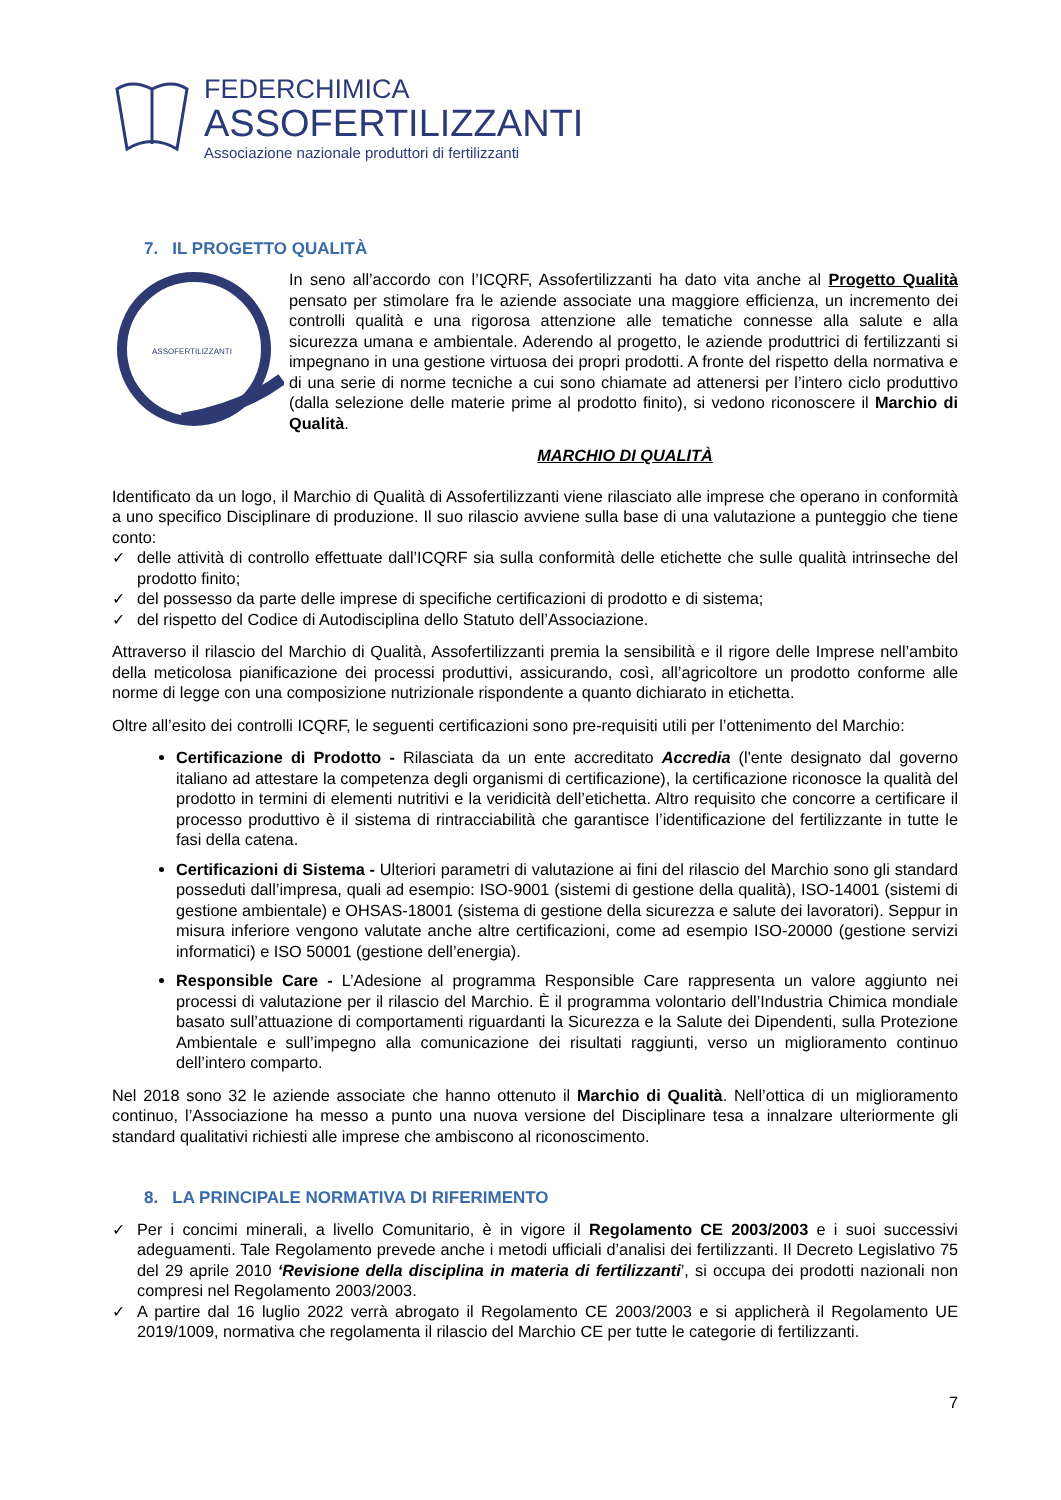FEDERCHIMICA
ASSOFERTILIZZANTI
Associazione nazionale produttori di fertilizzanti
7. IL PROGETTO QUALITÀ
ASSOFERTILIZZANTI
In seno all’accordo con l’ICQRF, Assofertilizzanti ha dato vita anche al Progetto Qualità pensato per stimolare fra le aziende associate una maggiore efficienza, un incremento dei controlli qualità e una rigorosa attenzione alle tematiche connesse alla salute e alla sicurezza umana e ambientale. Aderendo al progetto, le aziende produttrici di fertilizzanti si impegnano in una gestione virtuosa dei propri prodotti. A fronte del rispetto della normativa e di una serie di norme tecniche a cui sono chiamate ad attenersi per l’intero ciclo produttivo (dalla selezione delle materie prime al prodotto finito), si vedono riconoscere il Marchio di Qualità.
MARCHIO DI QUALITÀ
Identificato da un logo, il Marchio di Qualità di Assofertilizzanti viene rilasciato alle imprese che operano in conformità a uno specifico Disciplinare di produzione. Il suo rilascio avviene sulla base di una valutazione a punteggio che tiene conto:
✓ delle attività di controllo effettuate dall’ICQRF sia sulla conformità delle etichette che sulle qualità intrinseche del prodotto finito;
✓ del possesso da parte delle imprese di specifiche certificazioni di prodotto e di sistema;
✓ del rispetto del Codice di Autodisciplina dello Statuto dell’Associazione.
Attraverso il rilascio del Marchio di Qualità, Assofertilizzanti premia la sensibilità e il rigore delle Imprese nell’ambito della meticolosa pianificazione dei processi produttivi, assicurando, così, all’agricoltore un prodotto conforme alle norme di legge con una composizione nutrizionale rispondente a quanto dichiarato in etichetta.
Oltre all’esito dei controlli ICQRF, le seguenti certificazioni sono pre-requisiti utili per l’ottenimento del Marchio:
Certificazione di Prodotto - Rilasciata da un ente accreditato Accredia (l'ente designato dal governo italiano ad attestare la competenza degli organismi di certificazione), la certificazione riconosce la qualità del prodotto in termini di elementi nutritivi e la veridicità dell’etichetta. Altro requisito che concorre a certificare il processo produttivo è il sistema di rintracciabilità che garantisce l’identificazione del fertilizzante in tutte le fasi della catena.
Certificazioni di Sistema - Ulteriori parametri di valutazione ai fini del rilascio del Marchio sono gli standard posseduti dall’impresa, quali ad esempio: ISO-9001 (sistemi di gestione della qualità), ISO-14001 (sistemi di gestione ambientale) e OHSAS-18001 (sistema di gestione della sicurezza e salute dei lavoratori). Seppur in misura inferiore vengono valutate anche altre certificazioni, come ad esempio ISO-20000 (gestione servizi informatici) e ISO 50001 (gestione dell’energia).
Responsible Care - L’Adesione al programma Responsible Care rappresenta un valore aggiunto nei processi di valutazione per il rilascio del Marchio. È il programma volontario dell’Industria Chimica mondiale basato sull’attuazione di comportamenti riguardanti la Sicurezza e la Salute dei Dipendenti, sulla Protezione Ambientale e sull’impegno alla comunicazione dei risultati raggiunti, verso un miglioramento continuo dell’intero comparto.
Nel 2018 sono 32 le aziende associate che hanno ottenuto il Marchio di Qualità. Nell’ottica di un miglioramento continuo, l’Associazione ha messo a punto una nuova versione del Disciplinare tesa a innalzare ulteriormente gli standard qualitativi richiesti alle imprese che ambiscono al riconoscimento.
8. LA PRINCIPALE NORMATIVA DI RIFERIMENTO
✓ Per i concimi minerali, a livello Comunitario, è in vigore il Regolamento CE 2003/2003 e i suoi successivi adeguamenti. Tale Regolamento prevede anche i metodi ufficiali d’analisi dei fertilizzanti. Il Decreto Legislativo 75 del 29 aprile 2010 ‘Revisione della disciplina in materia di fertilizzanti’, si occupa dei prodotti nazionali non compresi nel Regolamento 2003/2003.
✓ A partire dal 16 luglio 2022 verrà abrogato il Regolamento CE 2003/2003 e si applicherà il Regolamento UE 2019/1009, normativa che regolamenta il rilascio del Marchio CE per tutte le categorie di fertilizzanti.
7